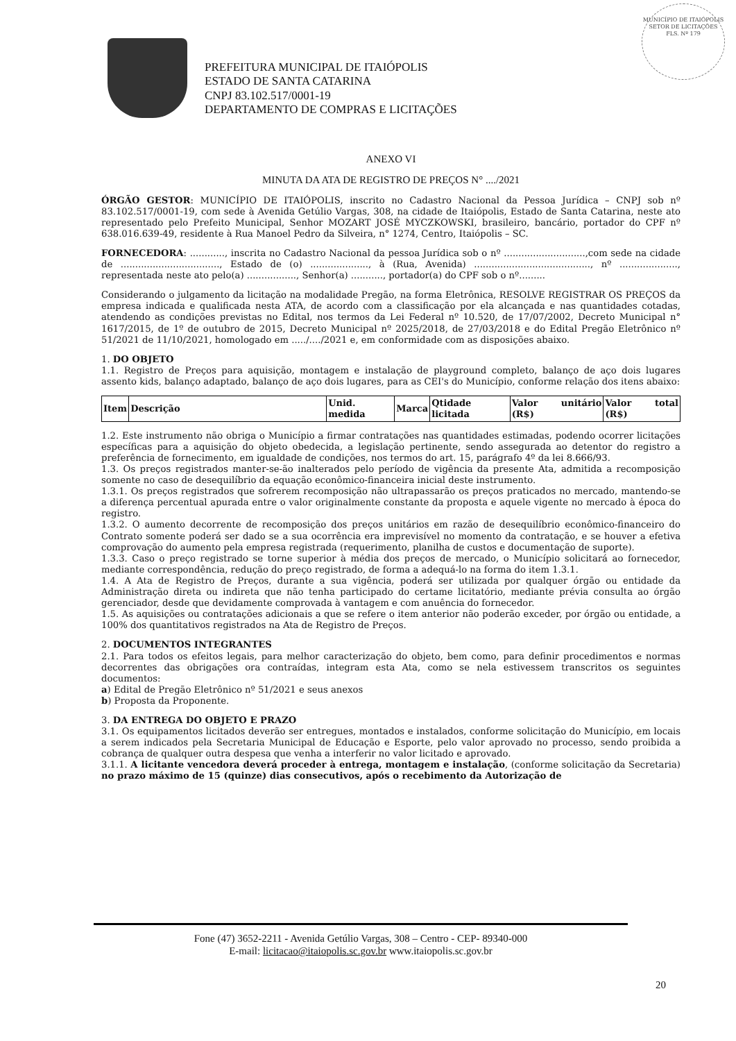PREFEITURA MUNICIPAL DE ITAIÓPOLIS
ESTADO DE SANTA CATARINA
CNPJ 83.102.517/0001-19
DEPARTAMENTO DE COMPRAS E LICITAÇÕES
MUNICÍPIO DE ITAIÓPOLIS
SETOR DE LICITAÇÕES
FLS. Nº 179
ANEXO VI
MINUTA DA ATA DE REGISTRO DE PREÇOS N° ..../2021
ÓRGÃO GESTOR: MUNICÍPIO DE ITAIÓPOLIS, inscrito no Cadastro Nacional da Pessoa Jurídica – CNPJ sob nº 83.102.517/0001-19, com sede à Avenida Getúlio Vargas, 308, na cidade de Itaiópolis, Estado de Santa Catarina, neste ato representado pelo Prefeito Municipal, Senhor MOZART JOSÉ MYCZKOWSKI, brasileiro, bancário, portador do CPF nº 638.016.639-49, residente à Rua Manoel Pedro da Silveira, n° 1274, Centro, Itaiópolis – SC.
FORNECEDORA: ............, inscrita no Cadastro Nacional da pessoa Jurídica sob o nº ............................,com sede na cidade de .................................., Estado de (o) ...................., à (Rua, Avenida) ........................................, nº ...................., representada neste ato pelo(a) ................., Senhor(a) ..........., portador(a) do CPF sob o nº.........
Considerando o julgamento da licitação na modalidade Pregão, na forma Eletrônica, RESOLVE REGISTRAR OS PREÇOS da empresa indicada e qualificada nesta ATA, de acordo com a classificação por ela alcançada e nas quantidades cotadas, atendendo as condições previstas no Edital, nos termos da Lei Federal nº 10.520, de 17/07/2002, Decreto Municipal n° 1617/2015, de 1º de outubro de 2015, Decreto Municipal nº 2025/2018, de 27/03/2018 e do Edital Pregão Eletrônico nº 51/2021 de 11/10/2021, homologado em ...../..../2021 e, em conformidade com as disposições abaixo.
1. DO OBJETO
1.1. Registro de Preços para aquisição, montagem e instalação de playground completo, balanço de aço dois lugares assento kids, balanço adaptado, balanço de aço dois lugares, para as CEI's do Município, conforme relação dos itens abaixo:
| Item | Descrição | Unid. medida | Marca | Qtidade licitada | Valor unitário (R$) | Valor total (R$) |
| --- | --- | --- | --- | --- | --- | --- |
1.2. Este instrumento não obriga o Município a firmar contratações nas quantidades estimadas, podendo ocorrer licitações específicas para a aquisição do objeto obedecida, a legislação pertinente, sendo assegurada ao detentor do registro a preferência de fornecimento, em igualdade de condições, nos termos do art. 15, parágrafo 4º da lei 8.666/93.
1.3. Os preços registrados manter-se-ão inalterados pelo período de vigência da presente Ata, admitida a recomposição somente no caso de desequilíbrio da equação econômico-financeira inicial deste instrumento.
1.3.1. Os preços registrados que sofrerem recomposição não ultrapassarão os preços praticados no mercado, mantendo-se a diferença percentual apurada entre o valor originalmente constante da proposta e aquele vigente no mercado à época do registro.
1.3.2. O aumento decorrente de recomposição dos preços unitários em razão de desequilíbrio econômico-financeiro do Contrato somente poderá ser dado se a sua ocorrência era imprevisível no momento da contratação, e se houver a efetiva comprovação do aumento pela empresa registrada (requerimento, planilha de custos e documentação de suporte).
1.3.3. Caso o preço registrado se torne superior à média dos preços de mercado, o Município solicitará ao fornecedor, mediante correspondência, redução do preço registrado, de forma a adequá-lo na forma do item 1.3.1.
1.4. A Ata de Registro de Preços, durante a sua vigência, poderá ser utilizada por qualquer órgão ou entidade da Administração direta ou indireta que não tenha participado do certame licitatório, mediante prévia consulta ao órgão gerenciador, desde que devidamente comprovada à vantagem e com anuência do fornecedor.
1.5. As aquisições ou contratações adicionais a que se refere o item anterior não poderão exceder, por órgão ou entidade, a 100% dos quantitativos registrados na Ata de Registro de Preços.
2. DOCUMENTOS INTEGRANTES
2.1. Para todos os efeitos legais, para melhor caracterização do objeto, bem como, para definir procedimentos e normas decorrentes das obrigações ora contraídas, integram esta Ata, como se nela estivessem transcritos os seguintes documentos:
a) Edital de Pregão Eletrônico nº 51/2021 e seus anexos
b) Proposta da Proponente.
3. DA ENTREGA DO OBJETO E PRAZO
3.1. Os equipamentos licitados deverão ser entregues, montados e instalados, conforme solicitação do Município, em locais a serem indicados pela Secretaria Municipal de Educação e Esporte, pelo valor aprovado no processo, sendo proibida a cobrança de qualquer outra despesa que venha a interferir no valor licitado e aprovado.
3.1.1. A licitante vencedora deverá proceder à entrega, montagem e instalação, (conforme solicitação da Secretaria) no prazo máximo de 15 (quinze) dias consecutivos, após o recebimento da Autorização de
Fone (47) 3652-2211 - Avenida Getúlio Vargas, 308 – Centro - CEP- 89340-000
E-mail: licitacao@itaiopolis.sc.gov.br www.itaiopolis.sc.gov.br
20